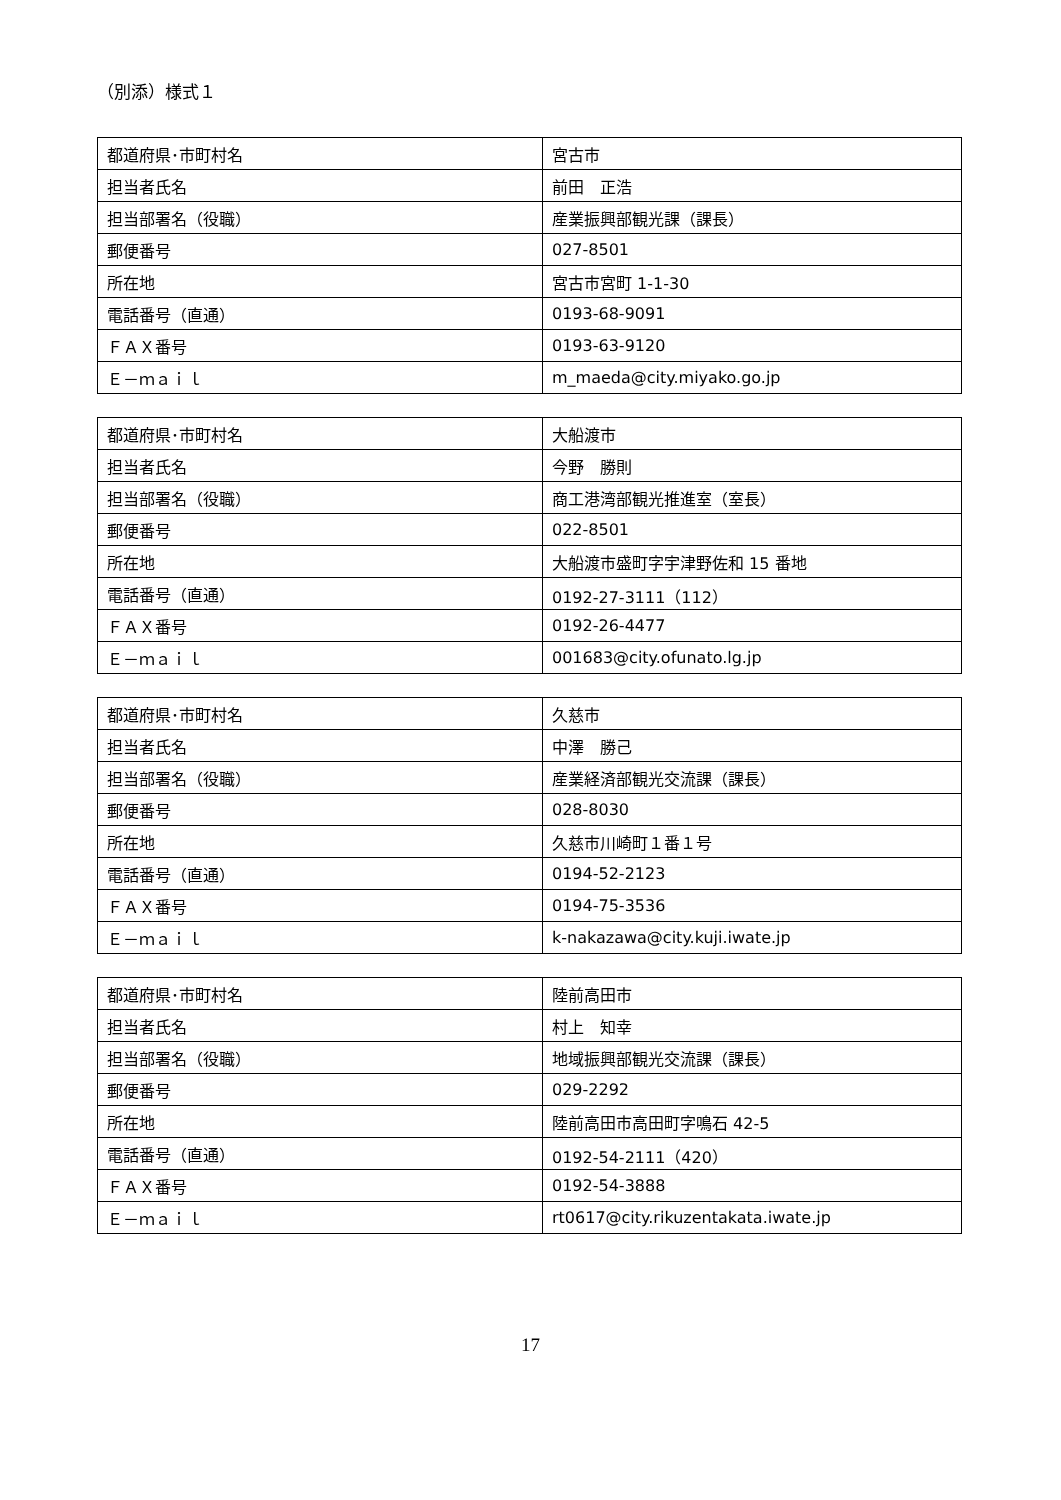（別添）様式１
| 都道府県･市町村名 | 宮古市 |
| 担当者氏名 | 前田 正浩 |
| 担当部署名（役職） | 産業振興部観光課（課長） |
| 郵便番号 | 027-8501 |
| 所在地 | 宮古市宮町 1-1-30 |
| 電話番号（直通） | 0193-68-9091 |
| ＦＡＸ番号 | 0193-63-9120 |
| Ｅ－ｍａｉｌ | m_maeda@city.miyako.go.jp |
| 都道府県･市町村名 | 大船渡市 |
| 担当者氏名 | 今野 勝則 |
| 担当部署名（役職） | 商工港湾部観光推進室（室長） |
| 郵便番号 | 022-8501 |
| 所在地 | 大船渡市盛町字宇津野佐和 15 番地 |
| 電話番号（直通） | 0192-27-3111（112） |
| ＦＡＸ番号 | 0192-26-4477 |
| Ｅ－ｍａｉｌ | 001683@city.ofunato.lg.jp |
| 都道府県･市町村名 | 久慈市 |
| 担当者氏名 | 中澤 勝己 |
| 担当部署名（役職） | 産業経済部観光交流課（課長） |
| 郵便番号 | 028-8030 |
| 所在地 | 久慈市川崎町１番１号 |
| 電話番号（直通） | 0194-52-2123 |
| ＦＡＸ番号 | 0194-75-3536 |
| Ｅ－ｍａｉｌ | k-nakazawa@city.kuji.iwate.jp |
| 都道府県･市町村名 | 陸前高田市 |
| 担当者氏名 | 村上 知幸 |
| 担当部署名（役職） | 地域振興部観光交流課（課長） |
| 郵便番号 | 029-2292 |
| 所在地 | 陸前高田市高田町字鳴石 42-5 |
| 電話番号（直通） | 0192-54-2111（420） |
| ＦＡＸ番号 | 0192-54-3888 |
| Ｅ－ｍａｉｌ | rt0617@city.rikuzentakata.iwate.jp |
17